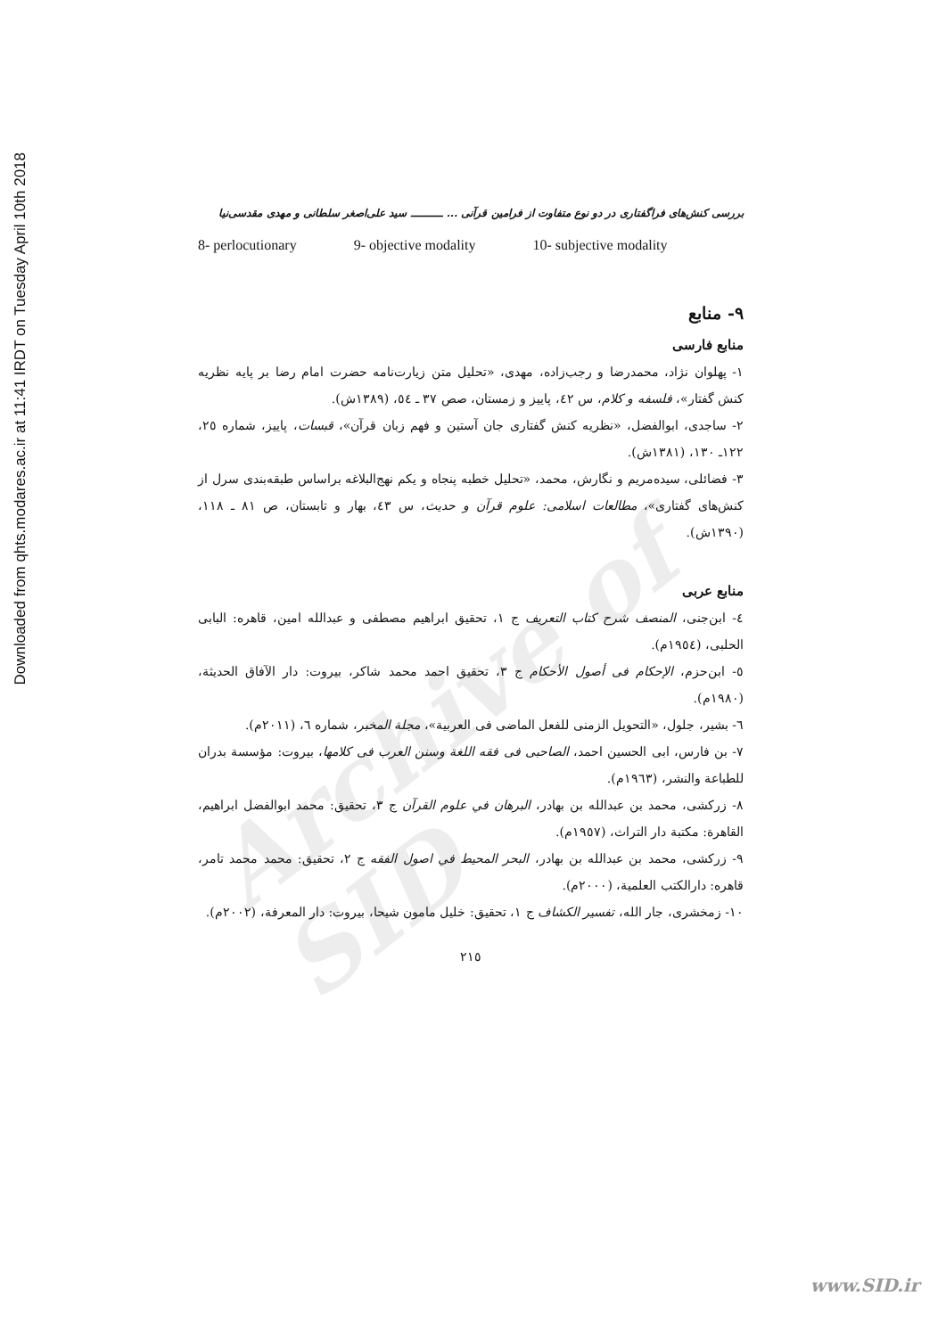Archive of SID
Downloaded from qhts.modares.ac.ir at 11:41 IRDT on Tuesday April 10th 2018
بررسی کنش‌های فراگفتاری در دو نوع متفاوت از فرامین قرآنی ... ـــــــــ سید علی‌اصغر سلطانی و مهدی مقدسی‌نیا
8- perlocutionary 9- objective modality 10- subjective modality
۹- منابع
منابع فارسی
۱- پهلوان نژاد، محمدرضا و رجب‌زاده، مهدی، «تحلیل متن زیارت‌نامه حضرت امام رضا بر پایه نظریه کنش گفتار»، فلسفه و کلام، س ٤٢، پاییز و زمستان، صص ۳۷ ـ ٥٤، (۱۳۸۹ش).
۲- ساجدی، ابوالفضل، «نظریه کنش گفتاری جان آستین و فهم زبان قرآن»، قبسات، پاییز، شماره ۲٥، ۱۲۲ـ ۱۳۰، (۱۳۸۱ش).
۳- فضائلی، سیده‌مریم و نگارش، محمد، «تحلیل خطبه پنجاه و یکم نهج‌البلاغه براساس طبقه‌بندی سرل از کنش‌های گفتاری»، مطالعات اسلامی: علوم قرآن و حدیث، س ٤۳، بهار و تابستان، ص ۸۱ ـ ۱۱۸، (۱۳۹۰ش).
منابع عربی
٤- ابن‌جنی، المنصف شرح کتاب التعریف ج ۱، تحقیق ابراهیم مصطفی و عبدالله امین، قاهره: البابی الحلبی، (۱۹٥٤م).
٥- ابن‌حزم، الإحکام فی أصول الأحکام ج ۳، تحقیق احمد محمد شاکر، بیروت: دار الآفاق الحدیثة، (۱۹۸۰م).
٦- بشیر، جلول، «التحویل الزمنی للفعل الماضی فی العربیة»، مجلة المخبر، شماره ٦، (۲۰۱۱م).
۷- بن فارس، ابی الحسین احمد، الصاحبی فی فقه اللغة وسنن العرب فی کلامها، بیروت: مؤسسة بدران للطباعة والنشر، (۱۹٦۳م).
۸- زرکشی، محمد بن عبدالله بن بهادر، البرهان في علوم القرآن ج ۳، تحقیق: محمد ابوالفضل ابراهیم، القاهرة: مکتبة دار التراث، (۱۹٥۷م).
۹- زرکشی، محمد بن عبدالله بن بهادر، البحر المحیط في اصول الفقه ج ۲، تحقیق: محمد محمد تامر، قاهره: دارالکتب العلمیة، (۲۰۰۰م).
۱۰- زمخشری، جار الله، تفسیر الکشاف ج ۱، تحقیق: خلیل مامون شیحا، بیروت: دار المعرفة، (۲۰۰۲م).
۲۱٥
www.SID.ir